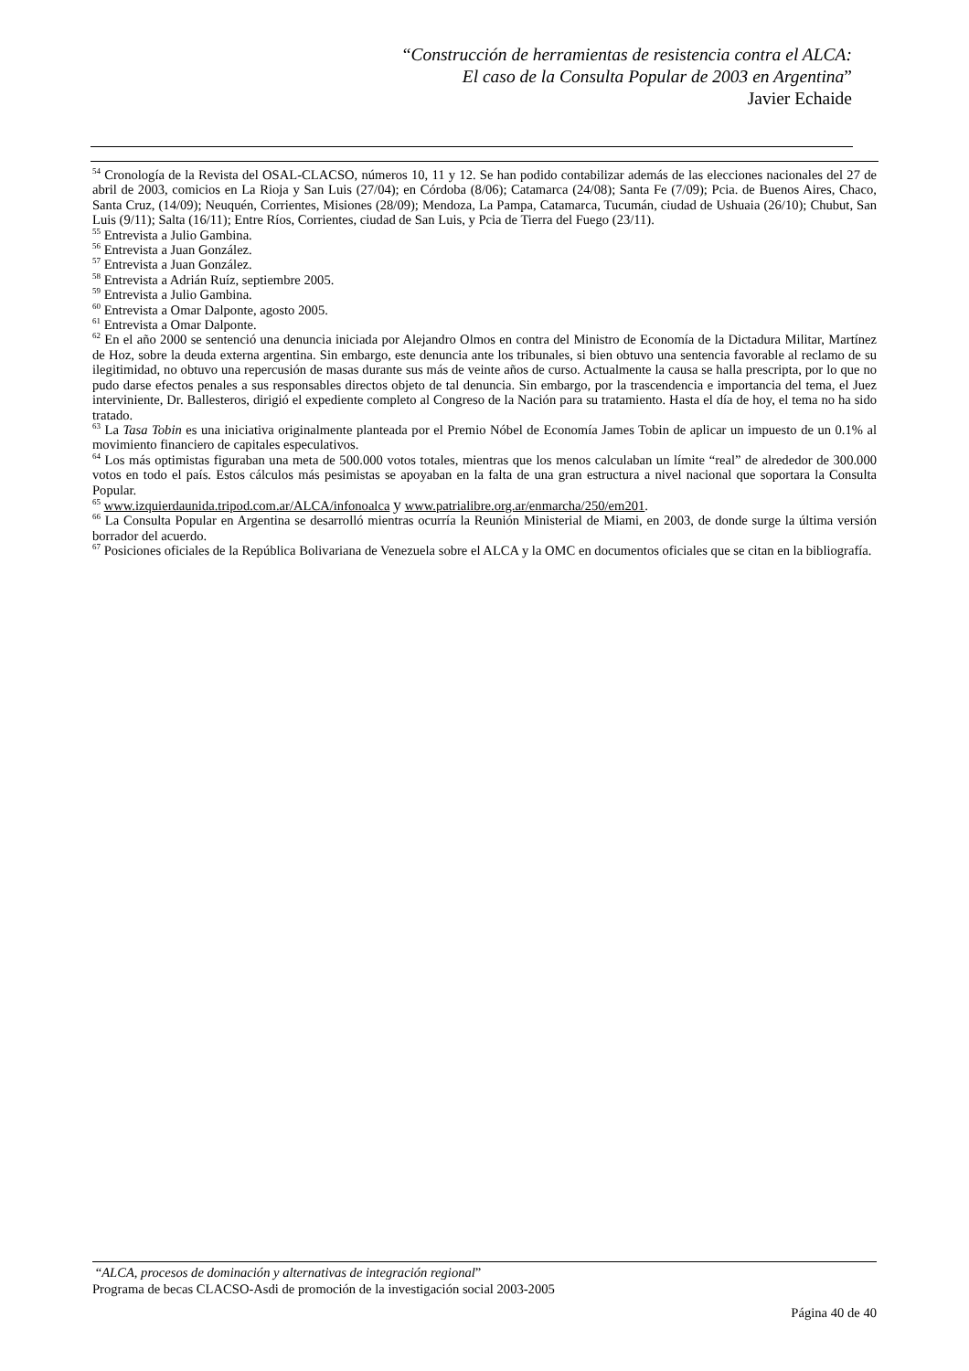“Construcción de herramientas de resistencia contra el ALCA:
El caso de la Consulta Popular de 2003 en Argentina”
Javier Echaide
<sup>54</sup> Cronología de la Revista del OSAL-CLACSO, números 10, 11 y 12. Se han podido contabilizar además de las elecciones nacionales del 27 de abril de 2003, comicios en La Rioja y San Luis (27/04); en Córdoba (8/06); Catamarca (24/08); Santa Fe (7/09); Pcia. de Buenos Aires, Chaco, Santa Cruz, (14/09); Neuquén, Corrientes, Misiones (28/09); Mendoza, La Pampa, Catamarca, Tucumán, ciudad de Ushuaia (26/10); Chubut, San Luis (9/11); Salta (16/11); Entre Ríos, Corrientes, ciudad de San Luis, y Pcia de Tierra del Fuego (23/11).
<sup>55</sup> Entrevista a Julio Gambina.
<sup>56</sup> Entrevista a Juan González.
<sup>57</sup> Entrevista a Juan González.
<sup>58</sup> Entrevista a Adrián Ruíz, septiembre 2005.
<sup>59</sup> Entrevista a Julio Gambina.
<sup>60</sup> Entrevista a Omar Dalponte, agosto 2005.
<sup>61</sup> Entrevista a Omar Dalponte.
<sup>62</sup> En el año 2000 se sentenció una denuncia iniciada por Alejandro Olmos en contra del Ministro de Economía de la Dictadura Militar, Martínez de Hoz, sobre la deuda externa argentina. Sin embargo, este denuncia ante los tribunales, si bien obtuvo una sentencia favorable al reclamo de su ilegitimidad, no obtuvo una repercusión de masas durante sus más de veinte años de curso. Actualmente la causa se halla prescripta, por lo que no pudo darse efectos penales a sus responsables directos objeto de tal denuncia. Sin embargo, por la trascendencia e importancia del tema, el Juez interviniente, Dr. Ballesteros, dirigió el expediente completo al Congreso de la Nación para su tratamiento. Hasta el día de hoy, el tema no ha sido tratado.
<sup>63</sup> La Tasa Tobin es una iniciativa originalmente planteada por el Premio Nóbel de Economía James Tobin de aplicar un impuesto de un 0.1% al movimiento financiero de capitales especulativos.
<sup>64</sup> Los más optimistas figuraban una meta de 500.000 votos totales, mientras que los menos calculaban un límite “real” de alrededor de 300.000 votos en todo el país. Estos cálculos más pesimistas se apoyaban en la falta de una gran estructura a nivel nacional que soportara la Consulta Popular.
<sup>65</sup> www.izquierdaunida.tripod.com.ar/ALCA/infonoalca y www.patrialibre.org.ar/enmarcha/250/em201.
<sup>66</sup> La Consulta Popular en Argentina se desarrolló mientras ocurría la Reunión Ministerial de Miami, en 2003, de donde surge la última versión borrador del acuerdo.
<sup>67</sup> Posiciones oficiales de la República Bolivariana de Venezuela sobre el ALCA y la OMC en documentos oficiales que se citan en la bibliografía.
“ALCA, procesos de dominación y alternativas de integración regional”
Programa de becas CLACSO-Asdi de promoción de la investigación social 2003-2005
Página 40 de 40